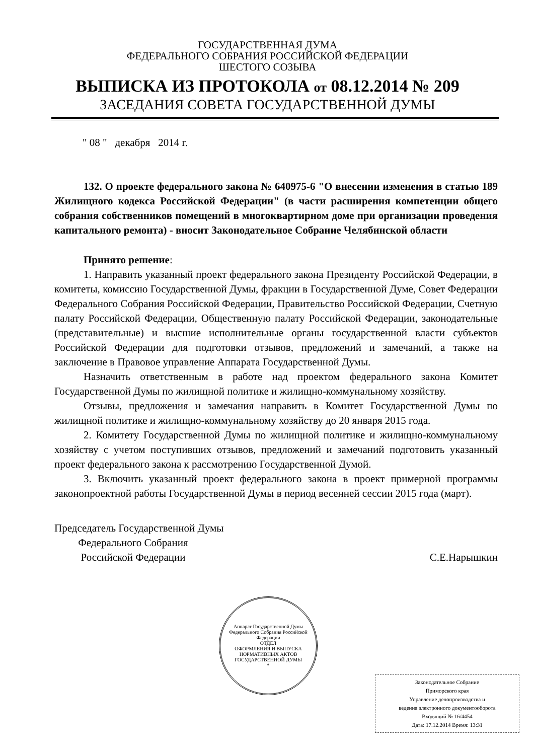ГОСУДАРСТВЕННАЯ ДУМА
ФЕДЕРАЛЬНОГО СОБРАНИЯ РОССИЙСКОЙ ФЕДЕРАЦИИ
ШЕСТОГО СОЗЫВА
ВЫПИСКА ИЗ ПРОТОКОЛА от 08.12.2014 № 209
ЗАСЕДАНИЯ СОВЕТА ГОСУДАРСТВЕННОЙ ДУМЫ
" 08 " декабря 2014 г.
132. О проекте федерального закона № 640975-6 "О внесении изменения в статью 189 Жилищного кодекса Российской Федерации" (в части расширения компетенции общего собрания собственников помещений в многоквартирном доме при организации проведения капитального ремонта) - вносит Законодательное Собрание Челябинской области
Принято решение:
1. Направить указанный проект федерального закона Президенту Российской Федерации, в комитеты, комиссию Государственной Думы, фракции в Государственной Думе, Совет Федерации Федерального Собрания Российской Федерации, Правительство Российской Федерации, Счетную палату Российской Федерации, Общественную палату Российской Федерации, законодательные (представительные) и высшие исполнительные органы государственной власти субъектов Российской Федерации для подготовки отзывов, предложений и замечаний, а также на заключение в Правовое управление Аппарата Государственной Думы.
Назначить ответственным в работе над проектом федерального закона Комитет Государственной Думы по жилищной политике и жилищно-коммунальному хозяйству.
Отзывы, предложения и замечания направить в Комитет Государственной Думы по жилищной политике и жилищно-коммунальному хозяйству до 20 января 2015 года.
2. Комитету Государственной Думы по жилищной политике и жилищно-коммунальному хозяйству с учетом поступивших отзывов, предложений и замечаний подготовить указанный проект федерального закона к рассмотрению Государственной Думой.
3. Включить указанный проект федерального закона в проект примерной программы законопроектной работы Государственной Думы в период весенней сессии 2015 года (март).
Председатель Государственной Думы
Федерального Собрания
Российской Федерации
С.Е.Нарышкин
Аппарат Государственной Думы Федерального Собрания Российской Федерации
ОТДЕЛ
ОФОРМЛЕНИЯ И ВЫПУСКА
НОРМАТИВНЫХ АКТОВ
ГОСУДАРСТВЕННОЙ ДУМЫ
*
Законодательное Собрание
Приморского края
Управление делопроизводства и
ведения электронного документооборота
Входящий № 16/4454
Дата: 17.12.2014 Время: 13:31